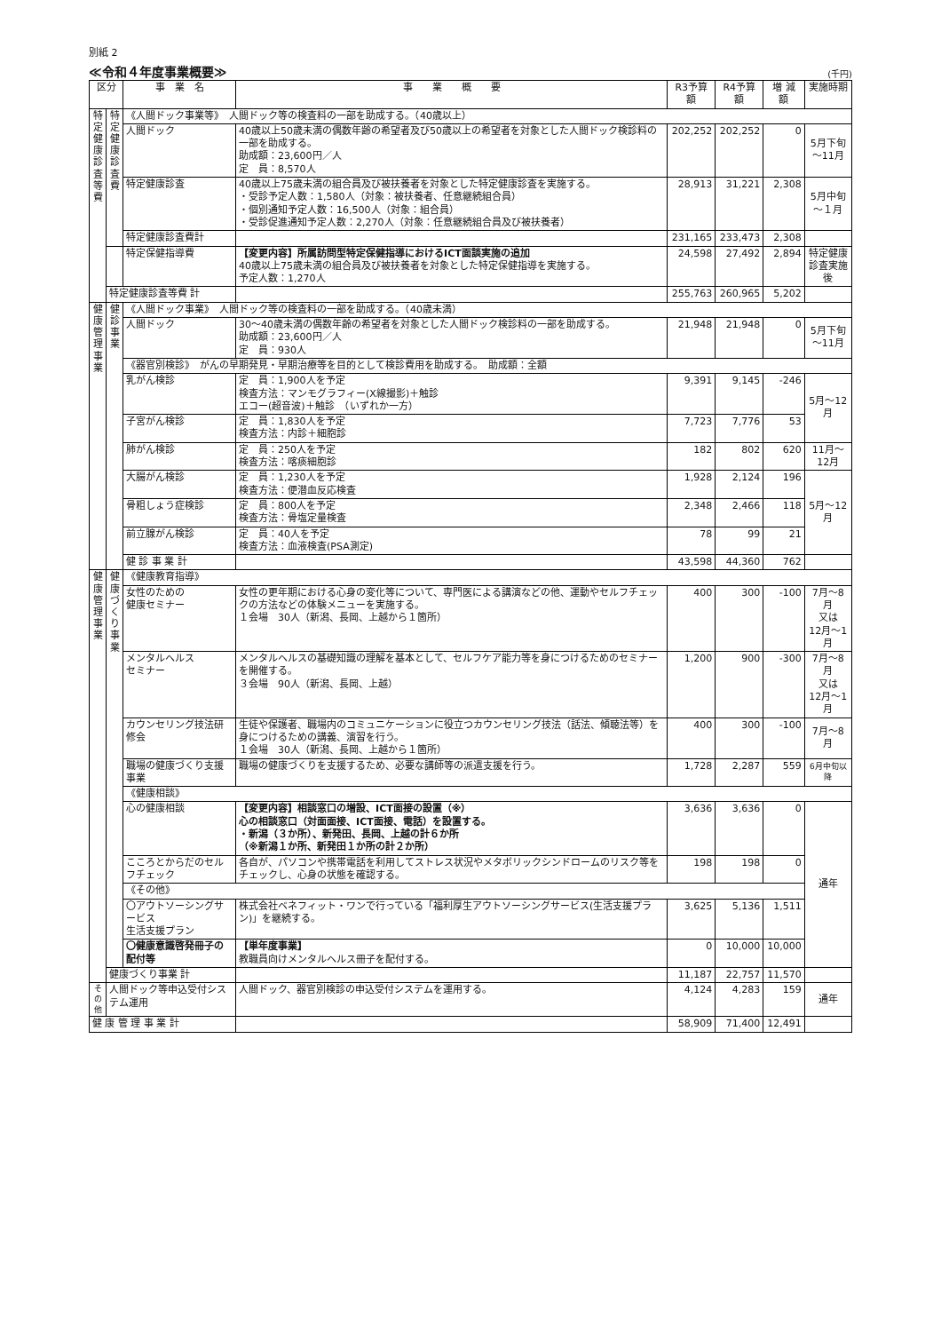別紙 2
≪令和４年度事業概要≫ (千円)
| 区分 | | 事 業 名 | 事 業 概 要 | R3予算額 | R4予算額 | 増 減 額 | 実施時期 |
| --- | --- | --- | --- | --- | --- | --- | --- |
| 特定健康診査等費 | 特定健康診査費 | 《人間ドック事業等》 人間ドック等の検査料の一部を助成する。（40歳以上） | | | | | |
| | | 人間ドック | 40歳以上50歳未満の偶数年齢の希望者及び50歳以上の希望者を対象とした人間ドック検診料の一部を助成する。 助成額：23,600円／人 定 員：8,570人 | 202,252 | 202,252 | 0 | 5月下旬 ～11月 |
| | | 特定健康診査 | 40歳以上75歳未満の組合員及び被扶養者を対象とした特定健康診査を実施する。 ・受診予定人数：1,580人（対象：被扶養者、任意継続組合員） ・個別通知予定人数：16,500人（対象：組合員） ・受診促進通知予定人数：2,270人（対象：任意継続組合員及び被扶養者） | 28,913 | 31,221 | 2,308 | 5月中旬 ～１月 |
| | | 特定健康診査費計 | | 231,165 | 233,473 | 2,308 | |
| | | 特定保健指導費 | 【変更内容】所属訪問型特定保健指導におけるICT面談実施の追加 40歳以上75歳未満の組合員及び被扶養者を対象とした特定保健指導を実施する。 予定人数：1,270人 | 24,598 | 27,492 | 2,894 | 特定健康 診査実施後 |
| | 特定健康診査等費 計 | | | 255,763 | 260,965 | 5,202 | |
| 健康管理事業 | 健診事業 | 《人間ドック事業》 人間ドック等の検査料の一部を助成する。（40歳未満） | | | | | |
| | | 人間ドック | 30～40歳未満の偶数年齢の希望者を対象とした人間ドック検診料の一部を助成する。 助成額：23,600円／人 定 員：930人 | 21,948 | 21,948 | 0 | 5月下旬 ～11月 |
| | | 《器官別検診》 がんの早期発見・早期治療等を目的として検診費用を助成する。 助成額：全額 | | | | | |
| | | 乳がん検診 | 定 員：1,900人を予定 検査方法：マンモグラフィー(X線撮影)＋触診 エコー(超音波)＋触診 （いずれか一方） | 9,391 | 9,145 | -246 | 5月～12月 |
| | | 子宮がん検診 | 定 員：1,830人を予定 検査方法：内診＋細胞診 | 7,723 | 7,776 | 53 | |
| | | 肺がん検診 | 定 員：250人を予定 検査方法：喀痰細胞診 | 182 | 802 | 620 | 11月～12月 |
| | | 大腸がん検診 | 定 員：1,230人を予定 検査方法：便潜血反応検査 | 1,928 | 2,124 | 196 | 5月～12月 |
| | | 骨粗しょう症検診 | 定 員：800人を予定 検査方法：骨塩定量検査 | 2,348 | 2,466 | 118 | |
| | | 前立腺がん検診 | 定 員：40人を予定 検査方法：血液検査(PSA測定) | 78 | 99 | 21 | |
| | | 健 診 事 業 計 | | 43,598 | 44,360 | 762 | |
| 健康管理事業 | 健康づくり事業 | 《健康教育指導》 | | | | | |
| | | 女性のための 健康セミナー | 女性の更年期における心身の変化等について、専門医による講演などの他、運動やセルフチェックの方法などの体験メニューを実施する。 １会場 30人（新潟、長岡、上越から１箇所） | 400 | 300 | -100 | 7月～8月 又は 12月～1月 |
| | | メンタルヘルス セミナー | メンタルヘルスの基礎知識の理解を基本として、セルフケア能力等を身につけるためのセミナーを開催する。 ３会場 90人（新潟、長岡、上越） | 1,200 | 900 | -300 | 7月～8月 又は 12月～1月 |
| | | カウンセリング技法研修会 | 生徒や保護者、職場内のコミュニケーションに役立つカウンセリング技法（話法、傾聴法等）を身につけるための講義、演習を行う。 １会場 30人（新潟、長岡、上越から１箇所） | 400 | 300 | -100 | 7月～8月 |
| | | 職場の健康づくり支援事業 | 職場の健康づくりを支援するため、必要な講師等の派遣支援を行う。 | 1,728 | 2,287 | 559 | 6月中旬以降 |
| | | 《健康相談》 | | | | | |
| | | 心の健康相談 | 【変更内容】相談窓口の増設、ICT面接の設置（※） 心の相談窓口（対面面接、ICT面接、電話）を設置する。 ・新潟（３か所）、新発田、長岡、上越の計６か所 （※新潟１か所、新発田１か所の計２か所） | 3,636 | 3,636 | 0 | 通年 |
| | | こころとからだのセルフチェック | 各自が、パソコンや携帯電話を利用してストレス状況やメタボリックシンドロームのリスク等をチェックし、心身の状態を確認する。 | 198 | 198 | 0 | |
| | | 《その他》 | | | | | |
| | | 〇アウトソーシングサービス 生活支援プラン | 株式会社ベネフィット・ワンで行っている「福利厚生アウトソーシングサービス(生活支援プラン)」を継続する。 | 3,625 | 5,136 | 1,511 | |
| | | 〇健康意識啓発冊子の配付等 | 【単年度事業】 教職員向けメンタルヘルス冊子を配付する。 | 0 | 10,000 | 10,000 | |
| | 健康づくり事業 計 | | | 11,187 | 22,757 | 11,570 | |
| その他 | 人間ドック等申込受付システム運用 | | 人間ドック、器官別検診の申込受付システムを運用する。 | 4,124 | 4,283 | 159 | 通年 |
| 健 康 管 理 事 業 計 | | | | 58,909 | 71,400 | 12,491 | |